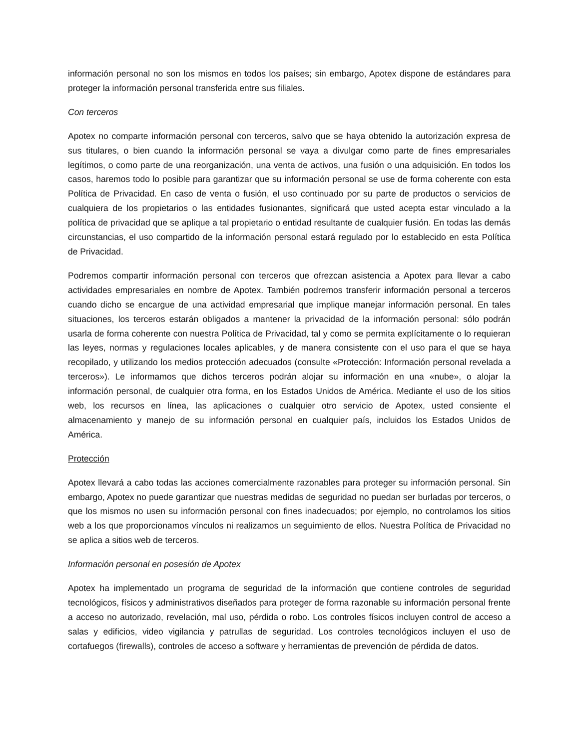información personal no son los mismos en todos los países; sin embargo, Apotex dispone de estándares para proteger la información personal transferida entre sus filiales.
Con terceros
Apotex no comparte información personal con terceros, salvo que se haya obtenido la autorización expresa de sus titulares, o bien cuando la información personal se vaya a divulgar como parte de fines empresariales legítimos, o como parte de una reorganización, una venta de activos, una fusión o una adquisición. En todos los casos, haremos todo lo posible para garantizar que su información personal se use de forma coherente con esta Política de Privacidad. En caso de venta o fusión, el uso continuado por su parte de productos o servicios de cualquiera de los propietarios o las entidades fusionantes, significará que usted acepta estar vinculado a la política de privacidad que se aplique a tal propietario o entidad resultante de cualquier fusión. En todas las demás circunstancias, el uso compartido de la información personal estará regulado por lo establecido en esta Política de Privacidad.
Podremos compartir información personal con terceros que ofrezcan asistencia a Apotex para llevar a cabo actividades empresariales en nombre de Apotex. También podremos transferir información personal a terceros cuando dicho se encargue de una actividad empresarial que implique manejar información personal. En tales situaciones, los terceros estarán obligados a mantener la privacidad de la información personal: sólo podrán usarla de forma coherente con nuestra Política de Privacidad, tal y como se permita explícitamente o lo requieran las leyes, normas y regulaciones locales aplicables, y de manera consistente con el uso para el que se haya recopilado, y utilizando los medios protección adecuados (consulte «Protección: Información personal revelada a terceros»). Le informamos que dichos terceros podrán alojar su información en una «nube», o alojar la información personal, de cualquier otra forma, en los Estados Unidos de América. Mediante el uso de los sitios web, los recursos en línea, las aplicaciones o cualquier otro servicio de Apotex, usted consiente el almacenamiento y manejo de su información personal en cualquier país, incluidos los Estados Unidos de América.
Protección
Apotex llevará a cabo todas las acciones comercialmente razonables para proteger su información personal. Sin embargo, Apotex no puede garantizar que nuestras medidas de seguridad no puedan ser burladas por terceros, o que los mismos no usen su información personal con fines inadecuados; por ejemplo, no controlamos los sitios web a los que proporcionamos vínculos ni realizamos un seguimiento de ellos. Nuestra Política de Privacidad no se aplica a sitios web de terceros.
Información personal en posesión de Apotex
Apotex ha implementado un programa de seguridad de la información que contiene controles de seguridad tecnológicos, físicos y administrativos diseñados para proteger de forma razonable su información personal frente a acceso no autorizado, revelación, mal uso, pérdida o robo. Los controles físicos incluyen control de acceso a salas y edificios, video vigilancia y patrullas de seguridad. Los controles tecnológicos incluyen el uso de cortafuegos (firewalls), controles de acceso a software y herramientas de prevención de pérdida de datos.